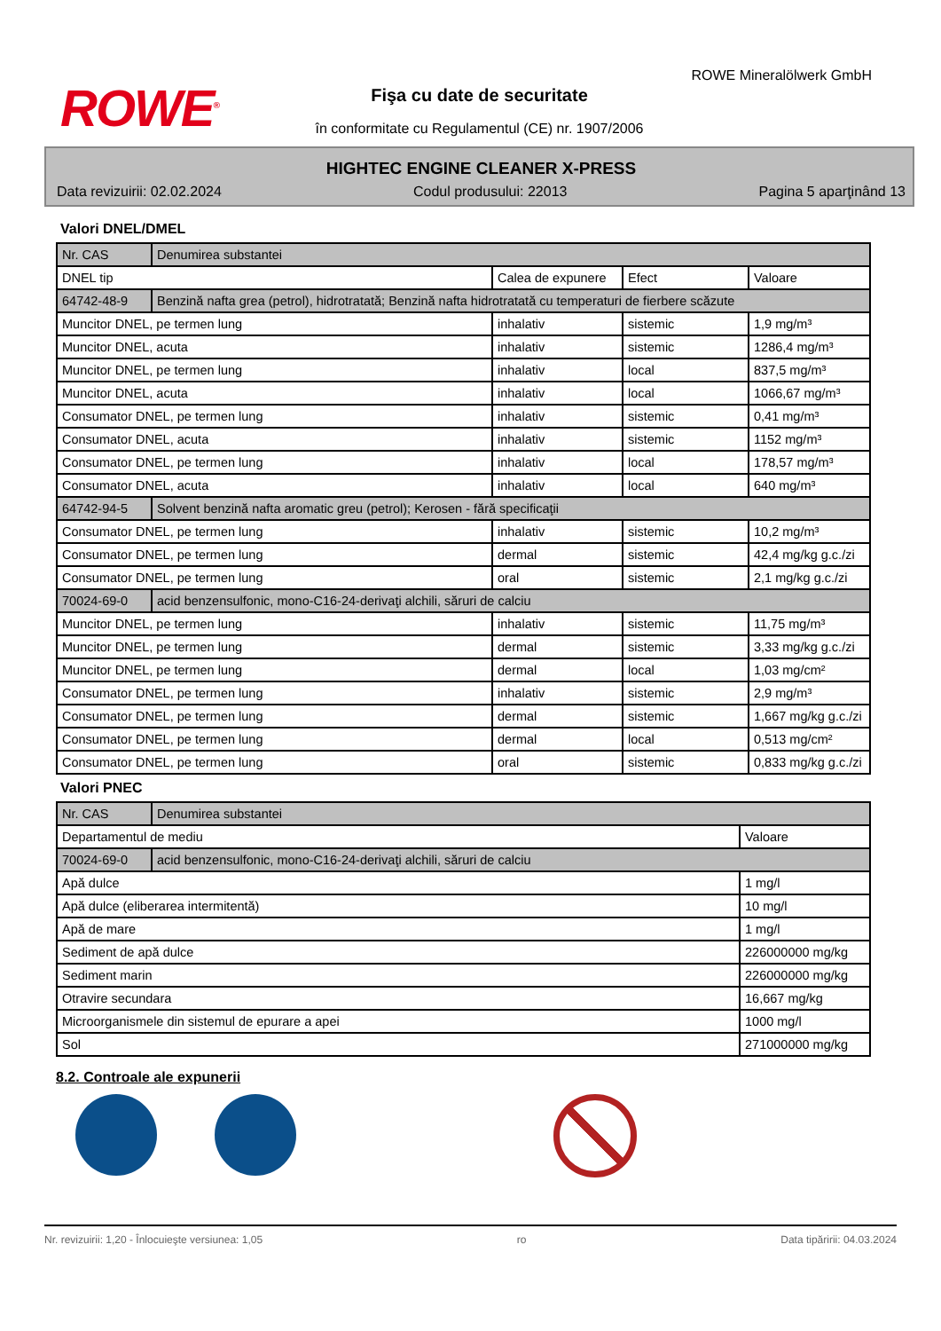ROWE<sup>®</sup>
ROWE Mineralölwerk GmbH
Fişa cu date de securitate
în conformitate cu Regulamentul (CE) nr. 1907/2006
HIGHTEC ENGINE CLEANER X-PRESS
Data revizuirii: 02.02.2024 Codul produsului: 22013 Pagina 5 aparţinând 13
Valori DNEL/DMEL
| Nr. CAS | Denumirea substantei | | | |
| --- | --- | --- | --- | --- |
| DNEL tip | | Calea de expunere | Efect | Valoare |
| 64742-48-9 | Benzină nafta grea (petrol), hidrotratată; Benzină nafta hidrotratată cu temperaturi de fierbere scăzute | | | |
| Muncitor DNEL, pe termen lung | | inhalativ | sistemic | 1,9 mg/m³ |
| Muncitor DNEL, acuta | | inhalativ | sistemic | 1286,4 mg/m³ |
| Muncitor DNEL, pe termen lung | | inhalativ | local | 837,5 mg/m³ |
| Muncitor DNEL, acuta | | inhalativ | local | 1066,67 mg/m³ |
| Consumator DNEL, pe termen lung | | inhalativ | sistemic | 0,41 mg/m³ |
| Consumator DNEL, acuta | | inhalativ | sistemic | 1152 mg/m³ |
| Consumator DNEL, pe termen lung | | inhalativ | local | 178,57 mg/m³ |
| Consumator DNEL, acuta | | inhalativ | local | 640 mg/m³ |
| 64742-94-5 | Solvent benzină nafta aromatic greu (petrol); Kerosen - fără specificaţii | | | |
| Consumator DNEL, pe termen lung | | inhalativ | sistemic | 10,2 mg/m³ |
| Consumator DNEL, pe termen lung | | dermal | sistemic | 42,4 mg/kg g.c./zi |
| Consumator DNEL, pe termen lung | | oral | sistemic | 2,1 mg/kg g.c./zi |
| 70024-69-0 | acid benzensulfonic, mono-C16-24-derivaţi alchili, săruri de calciu | | | |
| Muncitor DNEL, pe termen lung | | inhalativ | sistemic | 11,75 mg/m³ |
| Muncitor DNEL, pe termen lung | | dermal | sistemic | 3,33 mg/kg g.c./zi |
| Muncitor DNEL, pe termen lung | | dermal | local | 1,03 mg/cm² |
| Consumator DNEL, pe termen lung | | inhalativ | sistemic | 2,9 mg/m³ |
| Consumator DNEL, pe termen lung | | dermal | sistemic | 1,667 mg/kg g.c./zi |
| Consumator DNEL, pe termen lung | | dermal | local | 0,513 mg/cm² |
| Consumator DNEL, pe termen lung | | oral | sistemic | 0,833 mg/kg g.c./zi |
Valori PNEC
| Nr. CAS | Denumirea substantei | |
| --- | --- | --- |
| Departamentul de mediu | | Valoare |
| 70024-69-0 | acid benzensulfonic, mono-C16-24-derivaţi alchili, săruri de calciu | |
| Apă dulce | | 1 mg/l |
| Apă dulce (eliberarea intermitentă) | | 10 mg/l |
| Apă de mare | | 1 mg/l |
| Sediment de apă dulce | | 226000000 mg/kg |
| Sediment marin | | 226000000 mg/kg |
| Otravire secundara | | 16,667 mg/kg |
| Microorganismele din sistemul de epurare a apei | | 1000 mg/l |
| Sol | | 271000000 mg/kg |
8.2. Controale ale expunerii
Nr. revizuirii: 1,20 - Înlocuieşte versiunea: 1,05 ro Data tipăririi: 04.03.2024